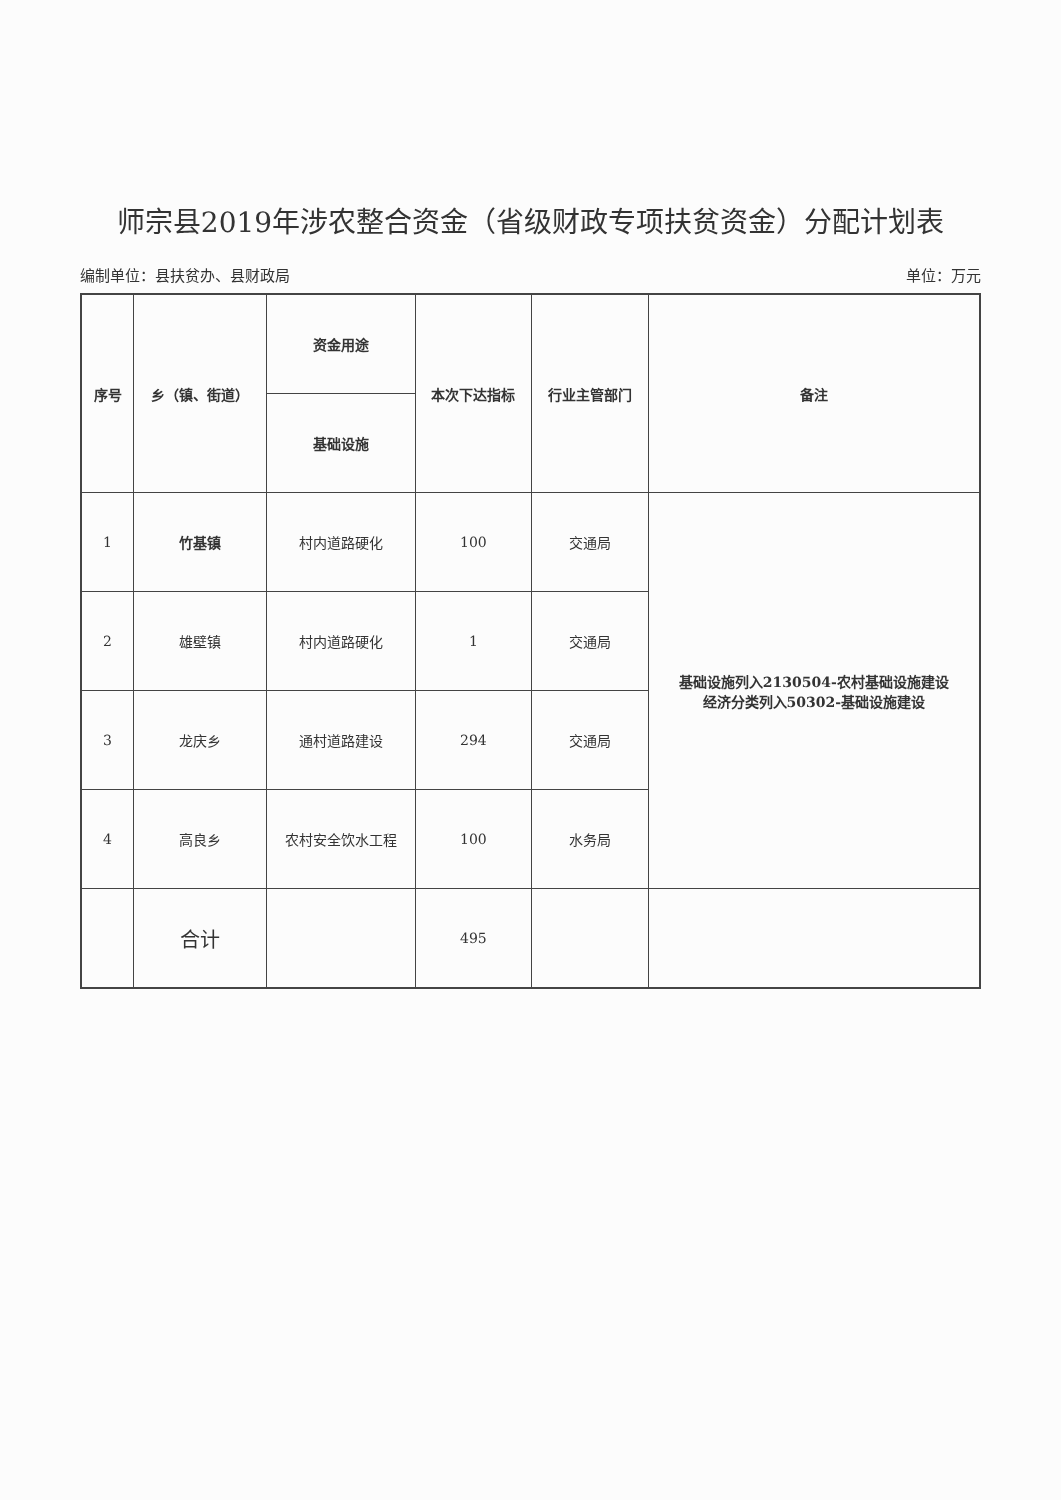师宗县2019年涉农整合资金（省级财政专项扶贫资金）分配计划表
编制单位：县扶贫办、县财政局 单位：万元
| 序号 | 乡（镇、街道） | 资金用途 | 本次下达指标 | 行业主管部门 | 备注 |
| --- | --- | --- | --- | --- | --- |
| | | 基础设施 | | | |
| 1 | 竹基镇 | 村内道路硬化 | 100 | 交通局 | 基础设施列入2130504-农村基础设施建设 经济分类列入50302-基础设施建设 |
| 2 | 雄壁镇 | 村内道路硬化 | 1 | 交通局 | |
| 3 | 龙庆乡 | 通村道路建设 | 294 | 交通局 | |
| 4 | 高良乡 | 农村安全饮水工程 | 100 | 水务局 | |
| | 合计 | | 495 | | |